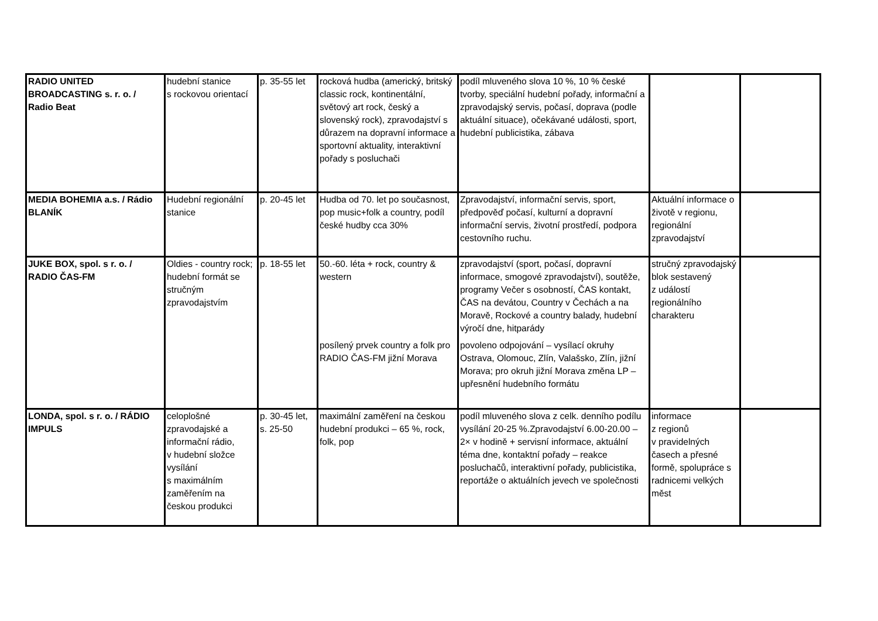| RADIO UNITED BROADCASTING s. r. o. / Radio Beat | hudební stanice s rockovou orientací | p. 35-55 let | rocková hudba (americký, britský classic rock, kontinentální, světový art rock, český a slovenský rock), zpravodajství s důrazem na dopravní informace a sportovní aktuality, interaktivní pořady s posluchači | podíl mluveného slova 10 %, 10 % české tvorby, speciální hudební pořady, informační a zpravodajský servis, počasí, doprava (podle aktuální situace), očekávané události, sport, hudební publicistika, zábava | | |
| MEDIA BOHEMIA a.s. / Rádio BLANÍK | Hudební regionální stanice | p. 20-45 let | Hudba od 70. let po současnost, pop music+folk a country, podíl české hudby cca 30% | Zpravodajství, informační servis, sport, předpověď počasí, kulturní a dopravní informační servis, životní prostředí, podpora cestovního ruchu. | Aktuální informace o životě v regionu, regionální zpravodajství | |
| JUKE BOX, spol. s r. o. / RADIO ČAS-FM | Oldies - country rock; hudební formát se stručným zpravodajstvím | p. 18-55 let | 50.-60. léta + rock, country & western | zpravodajství (sport, počasí, dopravní informace, smogové zpravodajství), soutěže, programy Večer s osobností, ČAS kontakt, ČAS na devátou, Country v Čechách a na Moravě, Rockové a country balady, hudební výročí dne, hitparády | stručný zpravodajský blok sestavený z událostí regionálního charakteru | |
| | | | posílený prvek country a folk pro RADIO ČAS-FM jižní Morava | povoleno odpojování – vysílací okruhy Ostrava, Olomouc, Zlín, Valašsko, Zlín, jižní Morava; pro okruh jižní Morava změna LP – upřesnění hudebního formátu | | |
| LONDA, spol. s r. o. / RÁDIO IMPULS | celoplošné zpravodajské a informační rádio, v hudební složce vysílání s maximálním zaměřením na českou produkci | p. 30-45 let, s. 25-50 | maximální zaměření na českou hudební produkci – 65 %, rock, folk, pop | podíl mluveného slova z celk. denního podílu vysílání 20-25 %.Zpravodajství 6.00-20.00 – 2× v hodině + servisní informace, aktuální téma dne, kontaktní pořady – reakce posluchačů, interaktivní pořady, publicistika, reportáže o aktuálních jevech ve společnosti | informace z regionů v pravidelných časech a přesné formě, spolupráce s radnicemi velkých měst | |